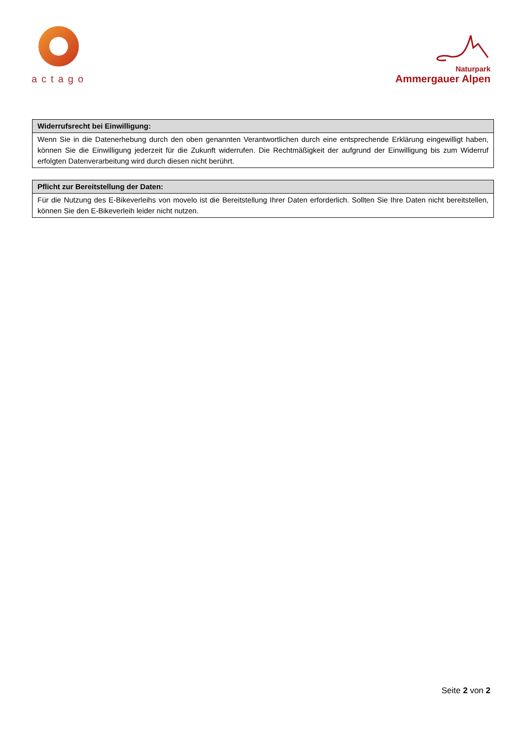actago
Naturpark
Ammergauer Alpen
| Widerrufsrecht bei Einwilligung: |
| --- |
| Wenn Sie in die Datenerhebung durch den oben genannten Verantwortlichen durch eine entsprechende Erklärung eingewilligt haben, können Sie die Einwilligung jederzeit für die Zukunft widerrufen. Die Rechtmäßigkeit der aufgrund der Einwilligung bis zum Widerruf erfolgten Datenverarbeitung wird durch diesen nicht berührt. |
| Pflicht zur Bereitstellung der Daten: |
| --- |
| Für die Nutzung des E-Bikeverleihs von movelo ist die Bereitstellung Ihrer Daten erforderlich. Sollten Sie Ihre Daten nicht bereitstellen, können Sie den E-Bikeverleih leider nicht nutzen. |
Seite 2 von 2